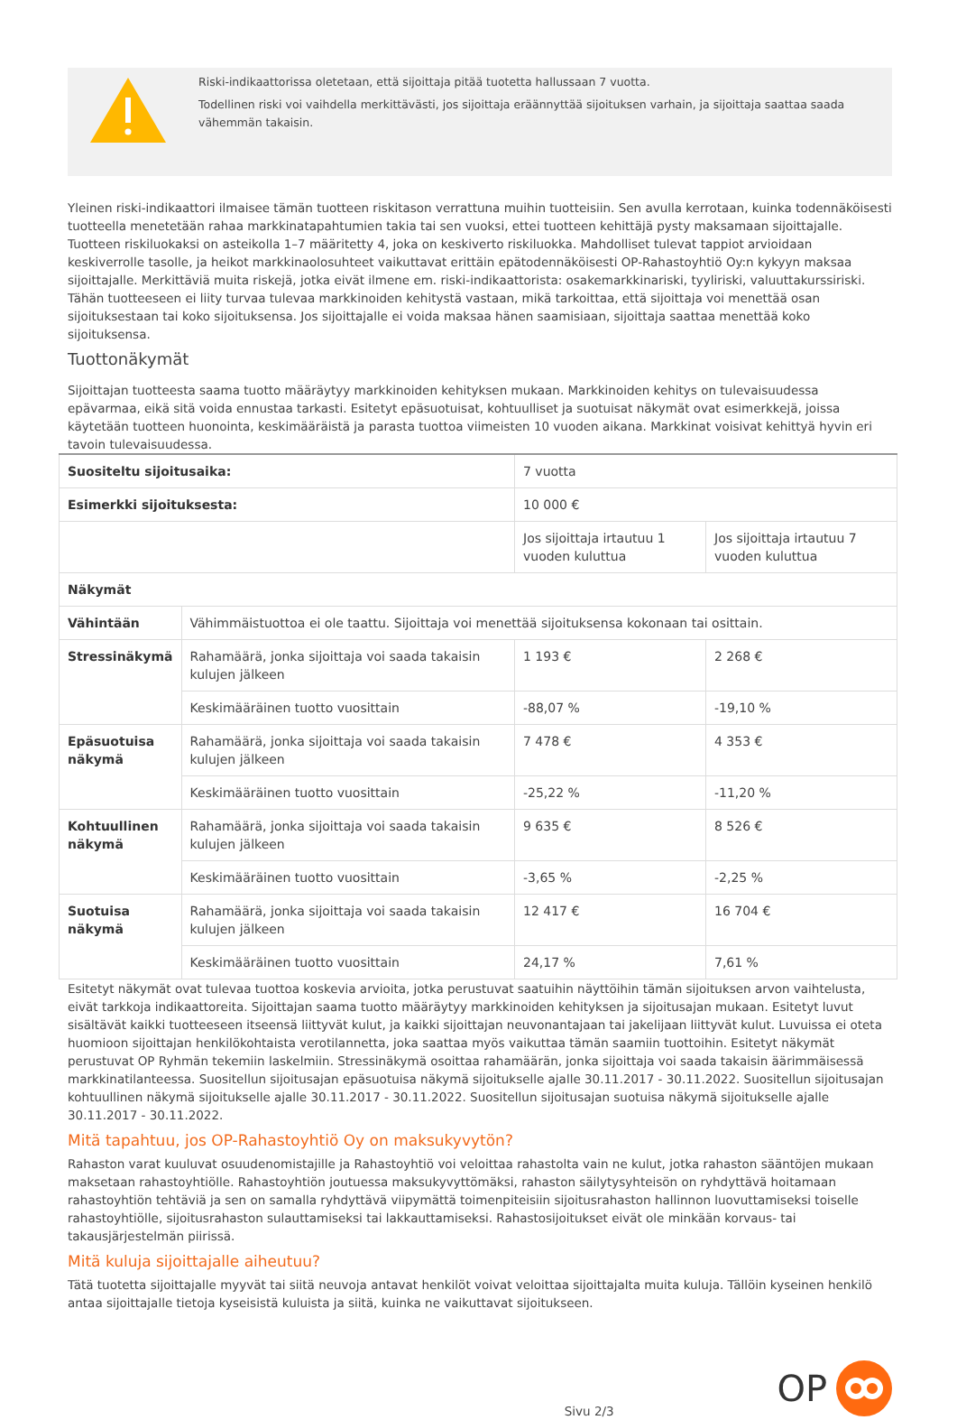Riski-indikaattorissa oletetaan, että sijoittaja pitää tuotetta hallussaan 7 vuotta.
Todellinen riski voi vaihdella merkittävästi, jos sijoittaja eräännyttää sijoituksen varhain, ja sijoittaja saattaa saada vähemmän takaisin.
Yleinen riski-indikaattori ilmaisee tämän tuotteen riskitason verrattuna muihin tuotteisiin. Sen avulla kerrotaan, kuinka todennäköisesti tuotteella menetetään rahaa markkinatapahtumien takia tai sen vuoksi, ettei tuotteen kehittäjä pysty maksamaan sijoittajalle. Tuotteen riskiluokaksi on asteikolla 1–7 määritetty 4, joka on keskiverto riskiluokka. Mahdolliset tulevat tappiot arvioidaan keskiverrolle tasolle, ja heikot markkinaolosuhteet vaikuttavat erittäin epätodennäköisesti OP-Rahastoyhtiö Oy:n kykyyn maksaa sijoittajalle. Merkittäviä muita riskejä, jotka eivät ilmene em. riski-indikaattorista: osakemarkkinariski, tyyliriski, valuuttakurssiriski. Tähän tuotteeseen ei liity turvaa tulevaa markkinoiden kehitystä vastaan, mikä tarkoittaa, että sijoittaja voi menettää osan sijoituksestaan tai koko sijoituksensa. Jos sijoittajalle ei voida maksaa hänen saamisiaan, sijoittaja saattaa menettää koko sijoituksensa.
Tuottonäkymät
Sijoittajan tuotteesta saama tuotto määräytyy markkinoiden kehityksen mukaan. Markkinoiden kehitys on tulevaisuudessa epävarmaa, eikä sitä voida ennustaa tarkasti. Esitetyt epäsuotuisat, kohtuulliset ja suotuisat näkymät ovat esimerkkejä, joissa käytetään tuotteen huonointa, keskimääräistä ja parasta tuottoa viimeisten 10 vuoden aikana. Markkinat voisivat kehittyä hyvin eri tavoin tulevaisuudessa.
| Suositeltu sijoitusaika: | | 7 vuotta | |
| Esimerkki sijoituksesta: | | 10 000 € | |
| | | Jos sijoittaja irtautuu 1 vuoden kuluttua | Jos sijoittaja irtautuu 7 vuoden kuluttua |
| Näkymät | | | |
| Vähintään | Vähimmäistuottoa ei ole taattu. Sijoittaja voi menettää sijoituksensa kokonaan tai osittain. | | |
| Stressinäkymä | Rahamäärä, jonka sijoittaja voi saada takaisin kulujen jälkeen | 1 193 € | 2 268 € |
| | Keskimääräinen tuotto vuosittain | -88,07 % | -19,10 % |
| Epäsuotuisa näkymä | Rahamäärä, jonka sijoittaja voi saada takaisin kulujen jälkeen | 7 478 € | 4 353 € |
| | Keskimääräinen tuotto vuosittain | -25,22 % | -11,20 % |
| Kohtuullinen näkymä | Rahamäärä, jonka sijoittaja voi saada takaisin kulujen jälkeen | 9 635 € | 8 526 € |
| | Keskimääräinen tuotto vuosittain | -3,65 % | -2,25 % |
| Suotuisa näkymä | Rahamäärä, jonka sijoittaja voi saada takaisin kulujen jälkeen | 12 417 € | 16 704 € |
| | Keskimääräinen tuotto vuosittain | 24,17 % | 7,61 % |
Esitetyt näkymät ovat tulevaa tuottoa koskevia arvioita, jotka perustuvat saatuihin näyttöihin tämän sijoituksen arvon vaihtelusta, eivät tarkkoja indikaattoreita. Sijoittajan saama tuotto määräytyy markkinoiden kehityksen ja sijoitusajan mukaan. Esitetyt luvut sisältävät kaikki tuotteeseen itseensä liittyvät kulut, ja kaikki sijoittajan neuvonantajaan tai jakelijaan liittyvät kulut. Luvuissa ei oteta huomioon sijoittajan henkilökohtaista verotilannetta, joka saattaa myös vaikuttaa tämän saamiin tuottoihin. Esitetyt näkymät perustuvat OP Ryhmän tekemiin laskelmiin. Stressinäkymä osoittaa rahamäärän, jonka sijoittaja voi saada takaisin äärimmäisessä markkinatilanteessa. Suositellun sijoitusajan epäsuotuisa näkymä sijoitukselle ajalle 30.11.2017 - 30.11.2022. Suositellun sijoitusajan kohtuullinen näkymä sijoitukselle ajalle 30.11.2017 - 30.11.2022. Suositellun sijoitusajan suotuisa näkymä sijoitukselle ajalle 30.11.2017 - 30.11.2022.
Mitä tapahtuu, jos OP-Rahastoyhtiö Oy on maksukyvytön?
Rahaston varat kuuluvat osuudenomistajille ja Rahastoyhtiö voi veloittaa rahastolta vain ne kulut, jotka rahaston sääntöjen mukaan maksetaan rahastoyhtiölle. Rahastoyhtiön joutuessa maksukyvyttömäksi, rahaston säilytysyhteisön on ryhdyttävä hoitamaan rahastoyhtiön tehtäviä ja sen on samalla ryhdyttävä viipymättä toimenpiteisiin sijoitusrahaston hallinnon luovuttamiseksi toiselle rahastoyhtiölle, sijoitusrahaston sulauttamiseksi tai lakkauttamiseksi. Rahastosijoitukset eivät ole minkään korvaus- tai takausjärjestelmän piirissä.
Mitä kuluja sijoittajalle aiheutuu?
Tätä tuotetta sijoittajalle myyvät tai siitä neuvoja antavat henkilöt voivat veloittaa sijoittajalta muita kuluja. Tällöin kyseinen henkilö antaa sijoittajalle tietoja kyseisistä kuluista ja siitä, kuinka ne vaikuttavat sijoitukseen.
Sivu 2/3 OP